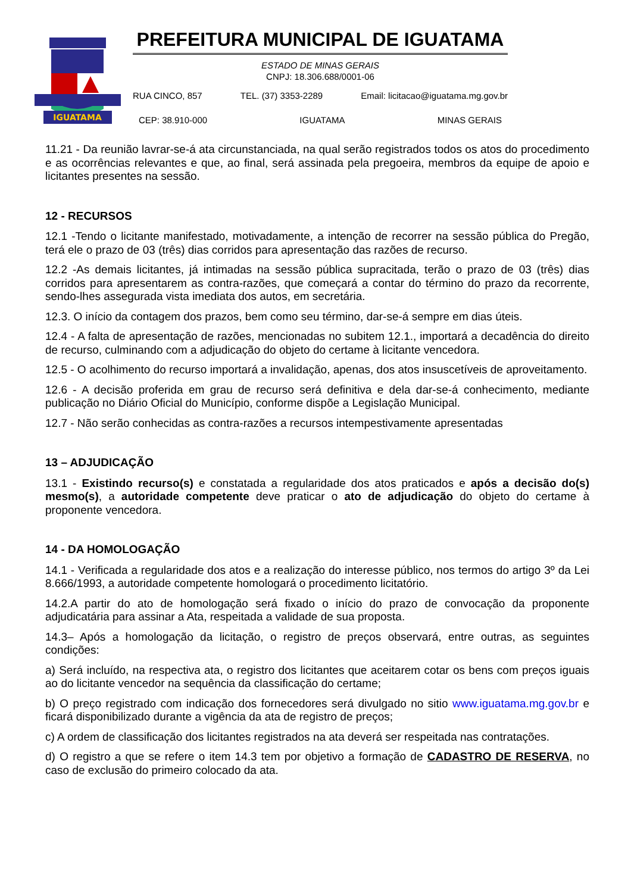IGUATAMA
PREFEITURA MUNICIPAL DE IGUATAMA
ESTADO DE MINAS GERAIS
CNPJ: 18.306.688/0001-06
RUA CINCO, 857 TEL. (37) 3353-2289 Email: licitacao@iguatama.mg.gov.br
CEP: 38.910-000 IGUATAMA MINAS GERAIS
11.21 - Da reunião lavrar-se-á ata circunstanciada, na qual serão registrados todos os atos do procedimento e as ocorrências relevantes e que, ao final, será assinada pela pregoeira, membros da equipe de apoio e licitantes presentes na sessão.
12 - RECURSOS
12.1 -Tendo o licitante manifestado, motivadamente, a intenção de recorrer na sessão pública do Pregão, terá ele o prazo de 03 (três) dias corridos para apresentação das razões de recurso.
12.2 -As demais licitantes, já intimadas na sessão pública supracitada, terão o prazo de 03 (três) dias corridos para apresentarem as contra-razões, que começará a contar do término do prazo da recorrente, sendo-lhes assegurada vista imediata dos autos, em secretária.
12.3. O início da contagem dos prazos, bem como seu término, dar-se-á sempre em dias úteis.
12.4 - A falta de apresentação de razões, mencionadas no subitem 12.1., importará a decadência do direito de recurso, culminando com a adjudicação do objeto do certame à licitante vencedora.
12.5 - O acolhimento do recurso importará a invalidação, apenas, dos atos insuscetíveis de aproveitamento.
12.6 - A decisão proferida em grau de recurso será definitiva e dela dar-se-á conhecimento, mediante publicação no Diário Oficial do Município, conforme dispõe a Legislação Municipal.
12.7 - Não serão conhecidas as contra-razões a recursos intempestivamente apresentadas
13 – ADJUDICAÇÃO
13.1 - Existindo recurso(s) e constatada a regularidade dos atos praticados e após a decisão do(s) mesmo(s), a autoridade competente deve praticar o ato de adjudicação do objeto do certame à proponente vencedora.
14 - DA HOMOLOGAÇÃO
14.1 - Verificada a regularidade dos atos e a realização do interesse público, nos termos do artigo 3º da Lei 8.666/1993, a autoridade competente homologará o procedimento licitatório.
14.2.A partir do ato de homologação será fixado o início do prazo de convocação da proponente adjudicatária para assinar a Ata, respeitada a validade de sua proposta.
14.3– Após a homologação da licitação, o registro de preços observará, entre outras, as seguintes condições:
a) Será incluído, na respectiva ata, o registro dos licitantes que aceitarem cotar os bens com preços iguais ao do licitante vencedor na sequência da classificação do certame;
b) O preço registrado com indicação dos fornecedores será divulgado no sitio www.iguatama.mg.gov.br e ficará disponibilizado durante a vigência da ata de registro de preços;
c) A ordem de classificação dos licitantes registrados na ata deverá ser respeitada nas contratações.
d) O registro a que se refere o item 14.3 tem por objetivo a formação de CADASTRO DE RESERVA, no caso de exclusão do primeiro colocado da ata.